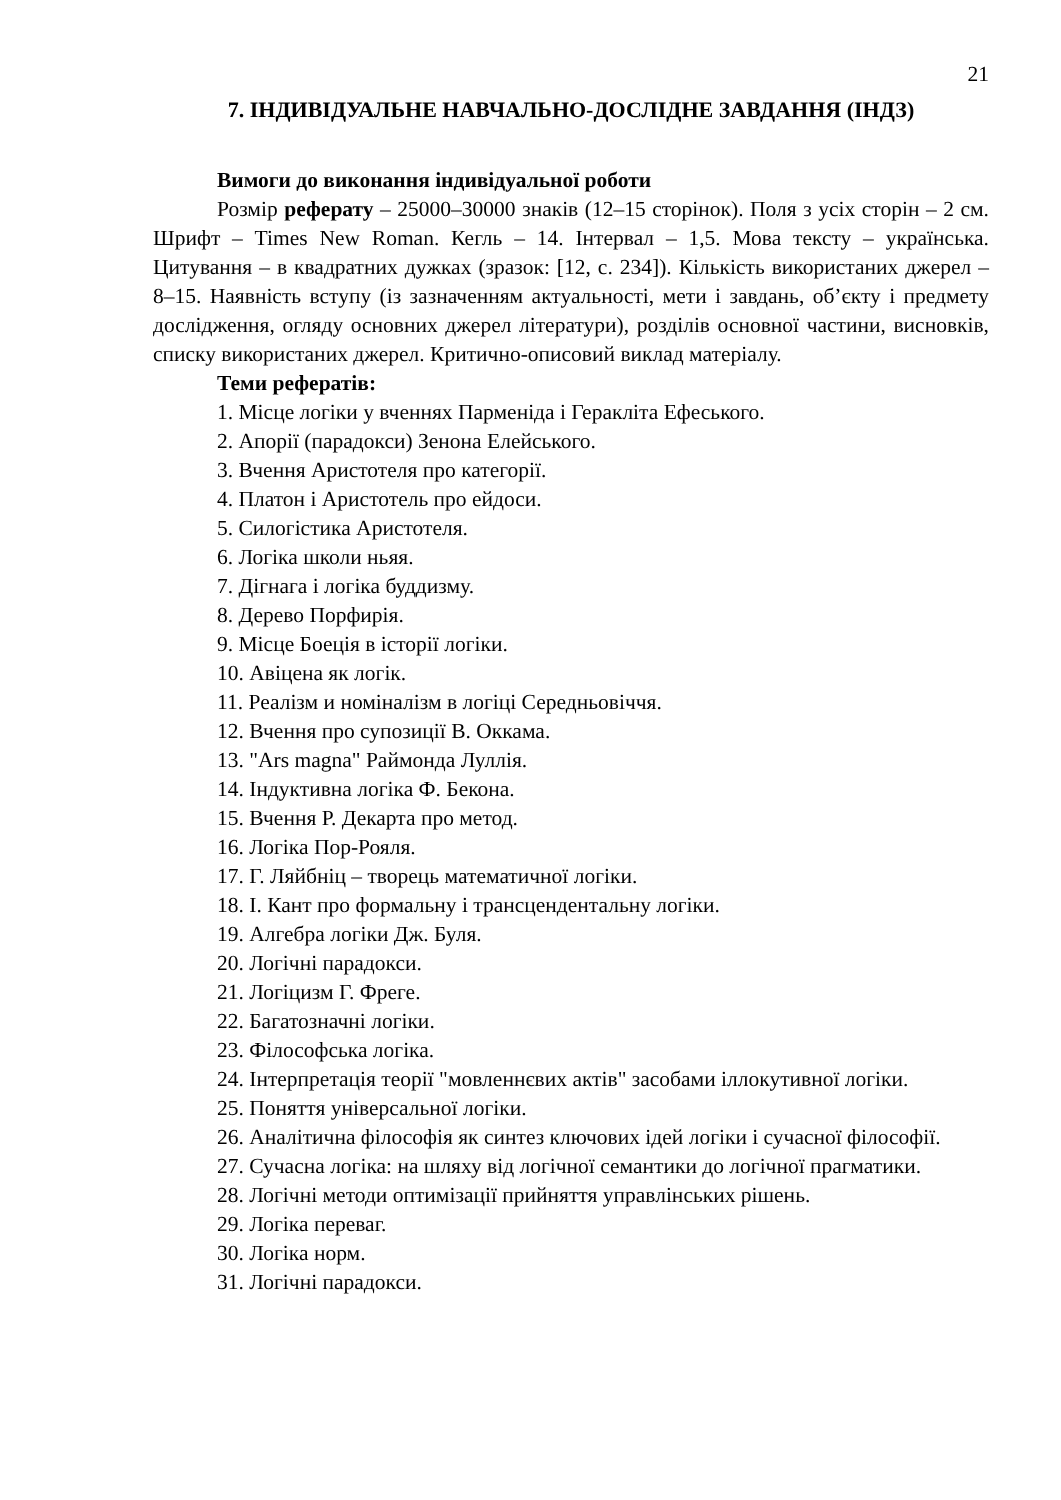21
7. ІНДИВІДУАЛЬНЕ НАВЧАЛЬНО-ДОСЛІДНЕ ЗАВДАННЯ (ІНДЗ)
Вимоги до виконання індивідуальної роботи
Розмір реферату – 25000–30000 знаків (12–15 сторінок). Поля з усіх сторін – 2 см. Шрифт – Times New Roman. Кегль – 14. Інтервал – 1,5. Мова тексту – українська. Цитування – в квадратних дужках (зразок: [12, с. 234]). Кількість використаних джерел – 8–15. Наявність вступу (із зазначенням актуальності, мети і завдань, об’єкту і предмету дослідження, огляду основних джерел літератури), розділів основної частини, висновків, списку використаних джерел. Критично-описовий виклад матеріалу.
Теми рефератів:
1. Місце логіки у вченнях Парменіда і Геракліта Ефеського.
2. Апорії (парадокси) Зенона Елейського.
3. Вчення Аристотеля про категорії.
4. Платон і Аристотель про ейдоси.
5. Силогістика Аристотеля.
6. Логіка школи ньяя.
7. Дігнага і логіка буддизму.
8. Дерево Порфирія.
9. Місце Боеція в історії логіки.
10. Авіцена як логік.
11. Реалізм и номіналізм в логіці Середньовіччя.
12. Вчення про супозиції В. Оккама.
13. "Ars magna" Раймонда Луллія.
14. Індуктивна логіка Ф. Бекона.
15. Вчення Р. Декарта про метод.
16. Логіка Пор-Рояля.
17. Г. Ляйбніц – творець математичної логіки.
18. І. Кант про формальну і трансцендентальну логіки.
19. Алгебра логіки Дж. Буля.
20. Логічні парадокси.
21. Логіцизм Г. Фреге.
22. Багатозначні логіки.
23. Філософська логіка.
24. Інтерпретація теорії "мовленнєвих актів" засобами іллокутивної логіки.
25. Поняття універсальної логіки.
26. Аналітична філософія як синтез ключових ідей логіки і сучасної філософії.
27. Сучасна логіка: на шляху від логічної семантики до логічної прагматики.
28. Логічні методи оптимізації прийняття управлінських рішень.
29. Логіка переваг.
30. Логіка норм.
31. Логічні парадокси.